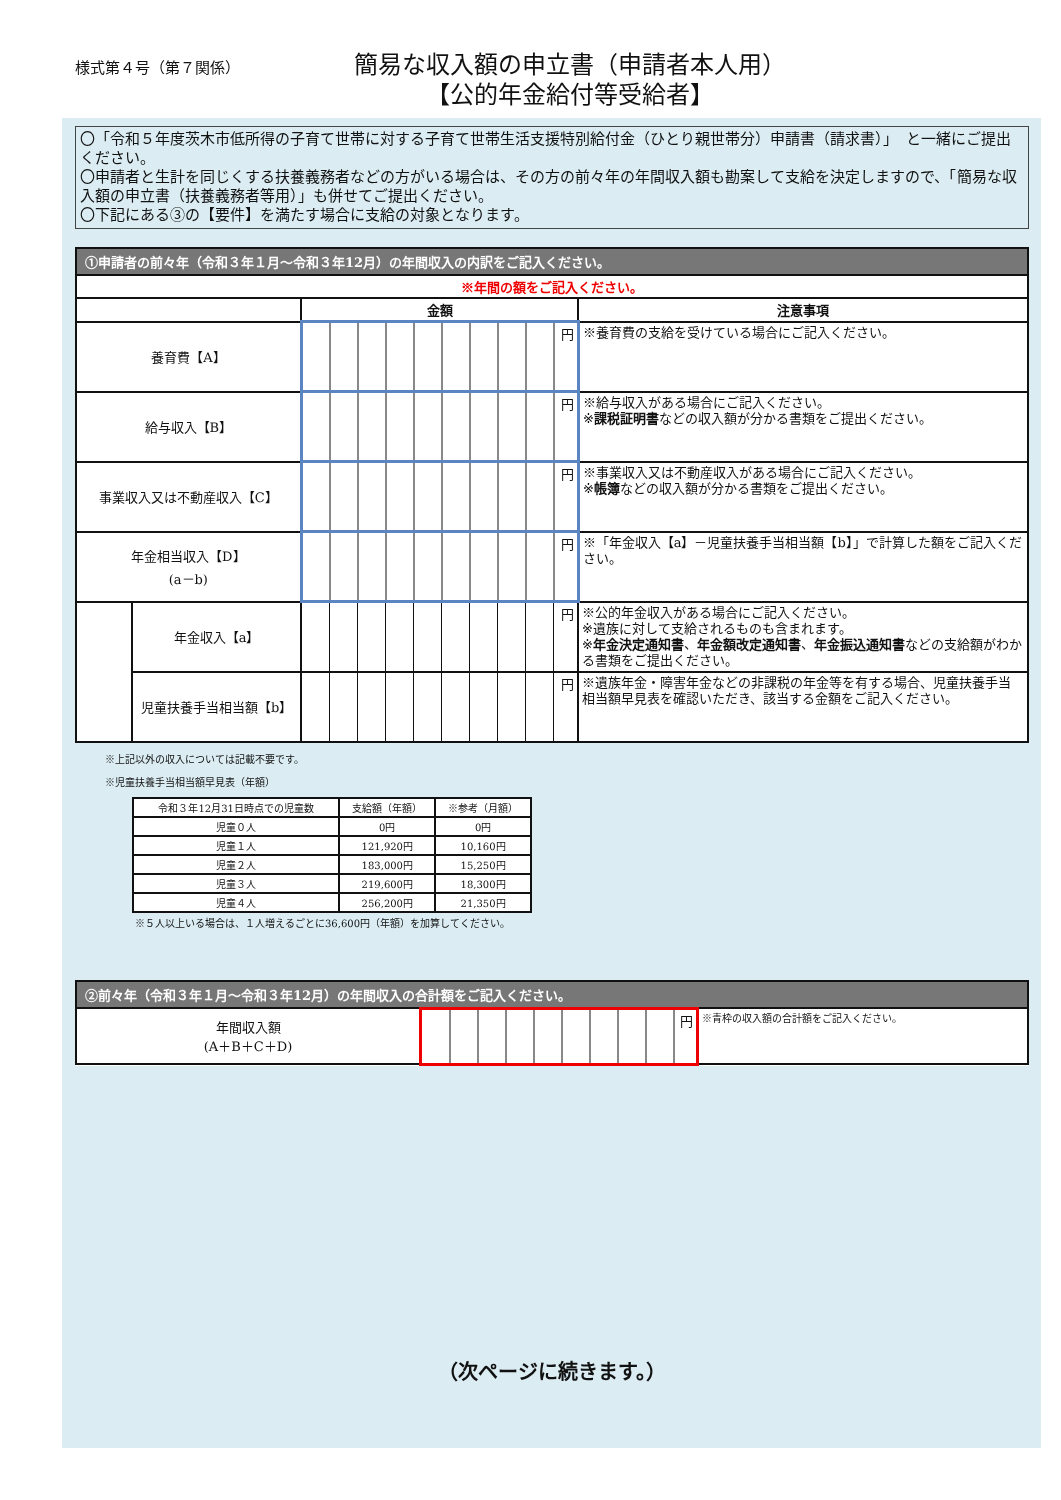様式第４号（第７関係）
簡易な収入額の申立書（申請者本人用）
【公的年金給付等受給者】
〇「令和５年度茨木市低所得の子育て世帯に対する子育て世帯生活支援特別給付金（ひとり親世帯分）申請書（請求書）」　と一緒にご提出ください。
〇申請者と生計を同じくする扶養義務者などの方がいる場合は、その方の前々年の年間収入額も勘案して支給を決定しますので、「簡易な収入額の申立書（扶養義務者等用）」も併せてご提出ください。
〇下記にある③の【要件】を満たす場合に支給の対象となります。
| ①申請者の前々年（令和３年１月～令和３年12月）の年間収入の内訳をご記入ください。 | | | |
| --- | --- | --- | --- |
| ※年間の額をご記入ください。 | | | |
| | | 金額 | 注意事項 |
| 養育費【A】 | | 円 | ※養育費の支給を受けている場合にご記入ください。 |
| 給与収入【B】 | | 円 | ※給与収入がある場合にご記入ください。 ※ 課税証明書 などの収入額が分かる書類をご提出ください。 |
| 事業収入又は不動産収入【C】 | | 円 | ※事業収入又は不動産収入がある場合にご記入ください。 ※ 帳簿 などの収入額が分かる書類をご提出ください。 |
| 年金相当収入【D】 (a－b) | | 円 | ※「年金収入【a】－児童扶養手当相当額【b】」で計算した額をご記入ください。 |
| | 年金収入【a】 | 円 | ※公的年金収入がある場合にご記入ください。 ※遺族に対して支給されるものも含まれます。 ※ 年金決定通知書 、 年金額改定通知書 、 年金振込通知書 などの支給額がわかる書類をご提出ください。 |
| | 児童扶養手当相当額【b】 | 円 | ※遺族年金・障害年金などの非課税の年金等を有する場合、児童扶養手当相当額早見表を確認いただき、該当する金額をご記入ください。 |
※上記以外の収入については記載不要です。
※児童扶養手当相当額早見表（年額）
| 令和３年12月31日時点での児童数 | 支給額（年額） | ※参考（月額） |
| 児童０人 | 0円 | 0円 |
| 児童１人 | 121,920円 | 10,160円 |
| 児童２人 | 183,000円 | 15,250円 |
| 児童３人 | 219,600円 | 18,300円 |
| 児童４人 | 256,200円 | 21,350円 |
※５人以上いる場合は、１人増えるごとに36,600円（年額）を加算してください。
| ②前々年（令和３年１月～令和３年12月）の年間収入の合計額をご記入ください。 | | |
| --- | --- | --- |
| 年間収入額 (A＋B＋C＋D) | 円 | ※青枠の収入額の合計額をご記入ください。 |
（次ページに続きます。）